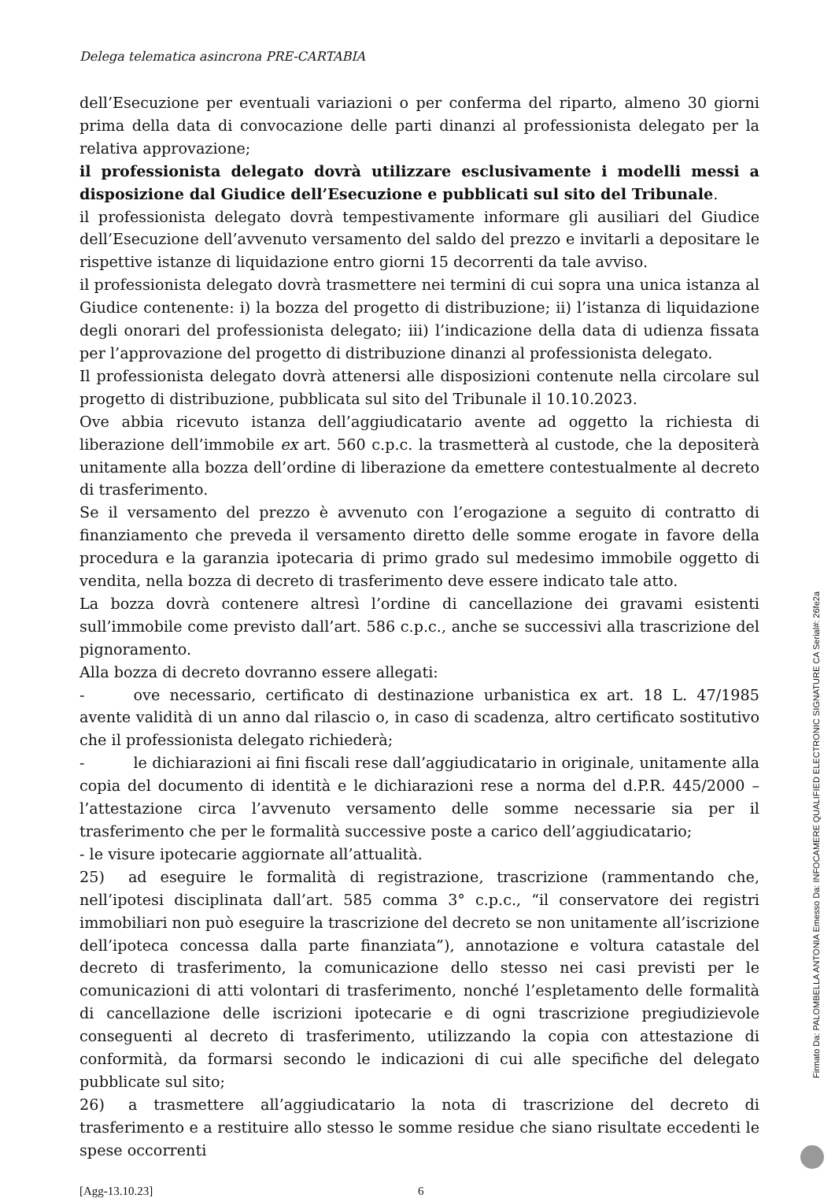Delega telematica asincrona PRE-CARTABIA
dell’Esecuzione per eventuali variazioni o per conferma del riparto, almeno 30 giorni prima della data di convocazione delle parti dinanzi al professionista delegato per la relativa approvazione;
il professionista delegato dovrà utilizzare esclusivamente i modelli messi a disposizione dal Giudice dell’Esecuzione e pubblicati sul sito del Tribunale.
il professionista delegato dovrà tempestivamente informare gli ausiliari del Giudice dell’Esecuzione dell’avvenuto versamento del saldo del prezzo e invitarli a depositare le rispettive istanze di liquidazione entro giorni 15 decorrenti da tale avviso.
il professionista delegato dovrà trasmettere nei termini di cui sopra una unica istanza al Giudice contenente: i) la bozza del progetto di distribuzione; ii) l’istanza di liquidazione degli onorari del professionista delegato; iii) l’indicazione della data di udienza fissata per l’approvazione del progetto di distribuzione dinanzi al professionista delegato.
Il professionista delegato dovrà attenersi alle disposizioni contenute nella circolare sul progetto di distribuzione, pubblicata sul sito del Tribunale il 10.10.2023.
Ove abbia ricevuto istanza dell’aggiudicatario avente ad oggetto la richiesta di liberazione dell’immobile ex art. 560 c.p.c. la trasmetterà al custode, che la depositerà unitamente alla bozza dell’ordine di liberazione da emettere contestualmente al decreto di trasferimento.
Se il versamento del prezzo è avvenuto con l’erogazione a seguito di contratto di finanziamento che preveda il versamento diretto delle somme erogate in favore della procedura e la garanzia ipotecaria di primo grado sul medesimo immobile oggetto di vendita, nella bozza di decreto di trasferimento deve essere indicato tale atto.
La bozza dovrà contenere altresì l’ordine di cancellazione dei gravami esistenti sull’immobile come previsto dall’art. 586 c.p.c., anche se successivi alla trascrizione del pignoramento.
Alla bozza di decreto dovranno essere allegati:
- ove necessario, certificato di destinazione urbanistica ex art. 18 L. 47/1985 avente validità di un anno dal rilascio o, in caso di scadenza, altro certificato sostitutivo che il professionista delegato richiederà;
- le dichiarazioni ai fini fiscali rese dall’aggiudicatario in originale, unitamente alla copia del documento di identità e le dichiarazioni rese a norma del d.P.R. 445/2000 – l’attestazione circa l’avvenuto versamento delle somme necessarie sia per il trasferimento che per le formalità successive poste a carico dell’aggiudicatario;
- le visure ipotecarie aggiornate all’attualità.
25) ad eseguire le formalità di registrazione, trascrizione (rammentando che, nell’ipotesi disciplinata dall’art. 585 comma 3° c.p.c., “il conservatore dei registri immobiliari non può eseguire la trascrizione del decreto se non unitamente all’iscrizione dell’ipoteca concessa dalla parte finanziata”), annotazione e voltura catastale del decreto di trasferimento, la comunicazione dello stesso nei casi previsti per le comunicazioni di atti volontari di trasferimento, nonché l’espletamento delle formalità di cancellazione delle iscrizioni ipotecarie e di ogni trascrizione pregiudizievole conseguenti al decreto di trasferimento, utilizzando la copia con attestazione di conformità, da formarsi secondo le indicazioni di cui alle specifiche del delegato pubblicate sul sito;
26) a trasmettere all’aggiudicatario la nota di trascrizione del decreto di trasferimento e a restituire allo stesso le somme residue che siano risultate eccedenti le spese occorrenti
[Agg-13.10.23] 6
Firmato Da: PALOMBELLA ANTONIA Emesso Da: INFOCAMERE QUALIFIED ELECTRONIC SIGNATURE CA Serial#: 26fe2a